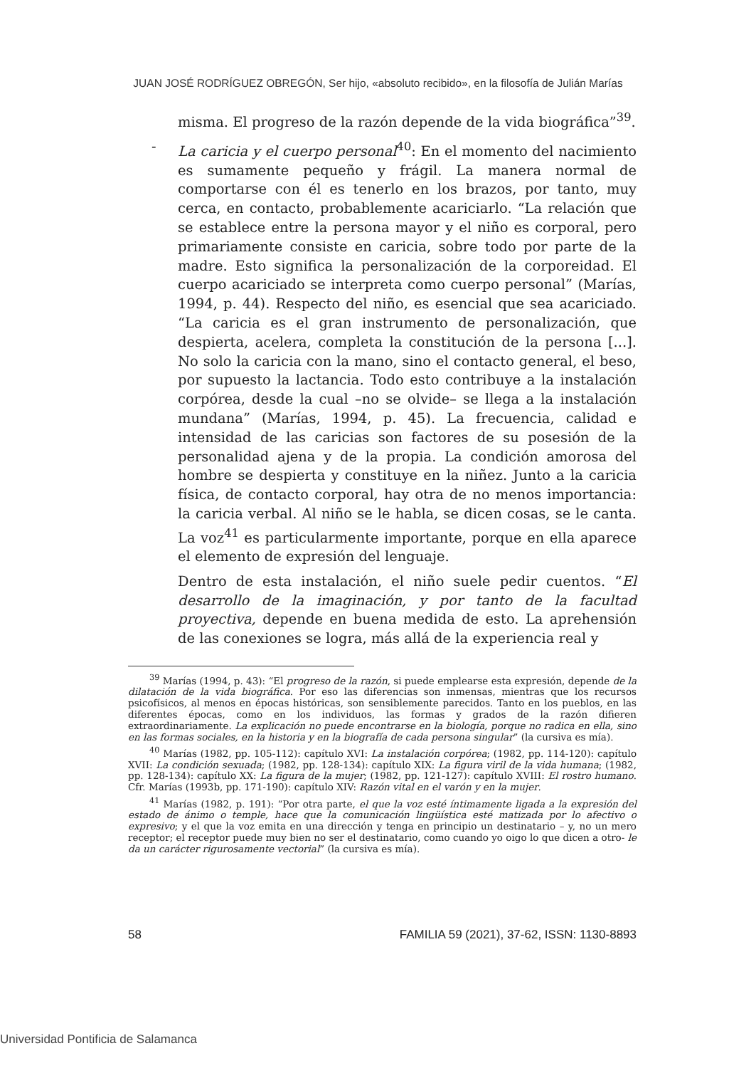JUAN JOSÉ RODRÍGUEZ OBREGÓN, Ser hijo, «absoluto recibido», en la filosofía de Julián Marías
misma. El progreso de la razón depende de la vida biográfica”<sup>39</sup>.
- La caricia y el cuerpo personal<sup>40</sup>: En el momento del nacimiento es sumamente pequeño y frágil. La manera normal de comportarse con él es tenerlo en los brazos, por tanto, muy cerca, en contacto, probablemente acariciarlo. “La relación que se establece entre la persona mayor y el niño es corporal, pero primariamente consiste en caricia, sobre todo por parte de la madre. Esto significa la personalización de la corporeidad. El cuerpo acariciado se interpreta como cuerpo personal” (Marías, 1994, p. 44). Respecto del niño, es esencial que sea acariciado. “La caricia es el gran instrumento de personalización, que despierta, acelera, completa la constitución de la persona [...]. No solo la caricia con la mano, sino el contacto general, el beso, por supuesto la lactancia. Todo esto contribuye a la instalación corpórea, desde la cual –no se olvide– se llega a la instalación mundana” (Marías, 1994, p. 45). La frecuencia, calidad e intensidad de las caricias son factores de su posesión de la personalidad ajena y de la propia. La condición amorosa del hombre se despierta y constituye en la niñez. Junto a la caricia física, de contacto corporal, hay otra de no menos importancia: la caricia verbal. Al niño se le habla, se dicen cosas, se le canta. La voz<sup>41</sup> es particularmente importante, porque en ella aparece el elemento de expresión del lenguaje.
Dentro de esta instalación, el niño suele pedir cuentos. “El desarrollo de la imaginación, y por tanto de la facultad proyectiva, depende en buena medida de esto. La aprehensión de las conexiones se logra, más allá de la experiencia real y
<sup>39</sup> Marías (1994, p. 43): “El progreso de la razón, si puede emplearse esta expresión, depende de la dilatación de la vida biográfica. Por eso las diferencias son inmensas, mientras que los recursos psicofísicos, al menos en épocas históricas, son sensiblemente parecidos. Tanto en los pueblos, en las diferentes épocas, como en los individuos, las formas y grados de la razón difieren extraordinariamente. La explicación no puede encontrarse en la biología, porque no radica en ella, sino en las formas sociales, en la historia y en la biografía de cada persona singular” (la cursiva es mía).
<sup>40</sup> Marías (1982, pp. 105-112): capítulo XVI: La instalación corpórea; (1982, pp. 114-120): capítulo XVII: La condición sexuada; (1982, pp. 128-134): capítulo XIX: La figura viril de la vida humana; (1982, pp. 128-134): capítulo XX: La figura de la mujer; (1982, pp. 121-127): capítulo XVIII: El rostro humano. Cfr. Marías (1993b, pp. 171-190): capítulo XIV: Razón vital en el varón y en la mujer.
<sup>41</sup> Marías (1982, p. 191): “Por otra parte, el que la voz esté íntimamente ligada a la expresión del estado de ánimo o temple, hace que la comunicación lingüística esté matizada por lo afectivo o expresivo; y el que la voz emita en una dirección y tenga en principio un destinatario – y, no un mero receptor; el receptor puede muy bien no ser el destinatario, como cuando yo oigo lo que dicen a otro- le da un carácter rigurosamente vectorial” (la cursiva es mía).
58 FAMILIA 59 (2021), 37-62, ISSN: 1130-8893
Universidad Pontificia de Salamanca